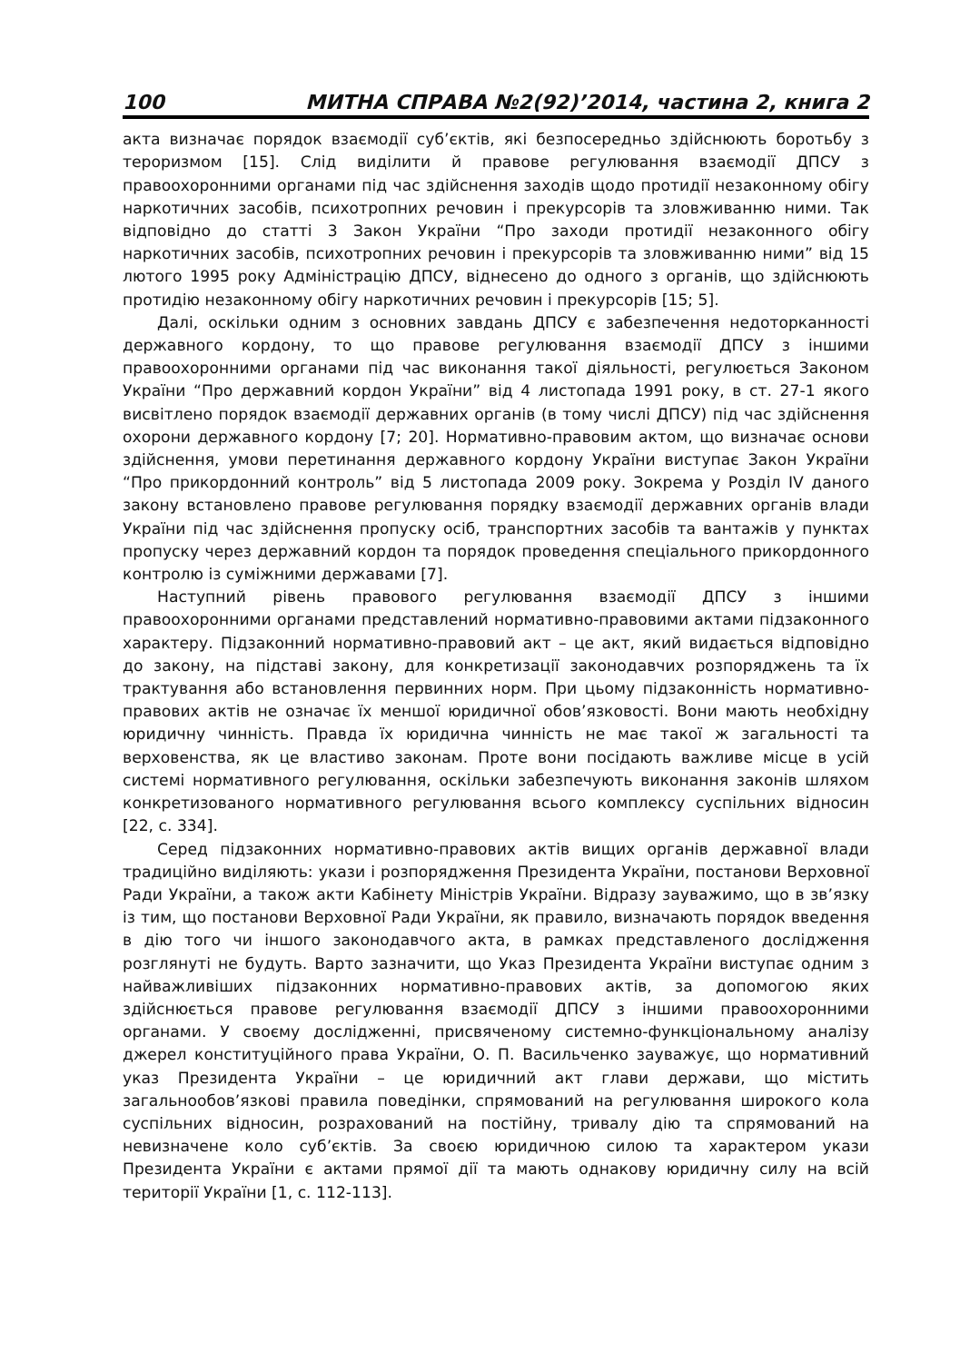100 МИТНА СПРАВА №2(92)’2014, частина 2, книга 2
акта визначає порядок взаємодії суб’єктів, які безпосередньо здійснюють боротьбу з тероризмом [15]. Слід виділити й правове регулювання взаємодії ДПСУ з правоохоронними органами під час здійснення заходів щодо протидії незаконному обігу наркотичних засобів, психотропних речовин і прекурсорів та зловживанню ними. Так відповідно до статті 3 Закон України “Про заходи протидії незаконного обігу наркотичних засобів, психотропних речовин і прекурсорів та зловживанню ними” від 15 лютого 1995 року Адміністрацію ДПСУ, віднесено до одного з органів, що здійснюють протидію незаконному обігу наркотичних речовин і прекурсорів [15; 5].
Далі, оскільки одним з основних завдань ДПСУ є забезпечення недоторканності державного кордону, то що правове регулювання взаємодії ДПСУ з іншими правоохоронними органами під час виконання такої діяльності, регулюється Законом України “Про державний кордон України” від 4 листопада 1991 року, в ст. 27-1 якого висвітлено порядок взаємодії державних органів (в тому числі ДПСУ) під час здійснення охорони державного кордону [7; 20]. Нормативно-правовим актом, що визначає основи здійснення, умови перетинання державного кордону України виступає Закон України “Про прикордонний контроль” від 5 листопада 2009 року. Зокрема у Розділ IV даного закону встановлено правове регулювання порядку взаємодії державних органів влади України під час здійснення пропуску осіб, транспортних засобів та вантажів у пунктах пропуску через державний кордон та порядок проведення спеціального прикордонного контролю із суміжними державами [7].
Наступний рівень правового регулювання взаємодії ДПСУ з іншими правоохоронними органами представлений нормативно-правовими актами підзаконного характеру. Підзаконний нормативно-правовий акт – це акт, який видається відповідно до закону, на підставі закону, для конкретизації законодавчих розпоряджень та їх трактування або встановлення первинних норм. При цьому підзаконність нормативно-правових актів не означає їх меншої юридичної обов’язковості. Вони мають необхідну юридичну чинність. Правда їх юридична чинність не має такої ж загальності та верховенства, як це властиво законам. Проте вони посідають важливе місце в усій системі нормативного регулювання, оскільки забезпечують виконання законів шляхом конкретизованого нормативного регулювання всього комплексу суспільних відносин [22, с. 334].
Серед підзаконних нормативно-правових актів вищих органів державної влади традиційно виділяють: укази і розпорядження Президента України, постанови Верховної Ради України, а також акти Кабінету Міністрів України. Відразу зауважимо, що в зв’язку із тим, що постанови Верховної Ради України, як правило, визначають порядок введення в дію того чи іншого законодавчого акта, в рамках представленого дослідження розглянуті не будуть. Варто зазначити, що Указ Президента України виступає одним з найважливіших підзаконних нормативно-правових актів, за допомогою яких здійснюється правове регулювання взаємодії ДПСУ з іншими правоохоронними органами. У своєму дослідженні, присвяченому системно-функціональному аналізу джерел конституційного права України, О. П. Васильченко зауважує, що нормативний указ Президента України – це юридичний акт глави держави, що містить загальнообов’язкові правила поведінки, спрямований на регулювання широкого кола суспільних відносин, розрахований на постійну, тривалу дію та спрямований на невизначене коло суб’єктів. За своєю юридичною силою та характером укази Президента України є актами прямої дії та мають однакову юридичну силу на всій території України [1, с. 112-113].